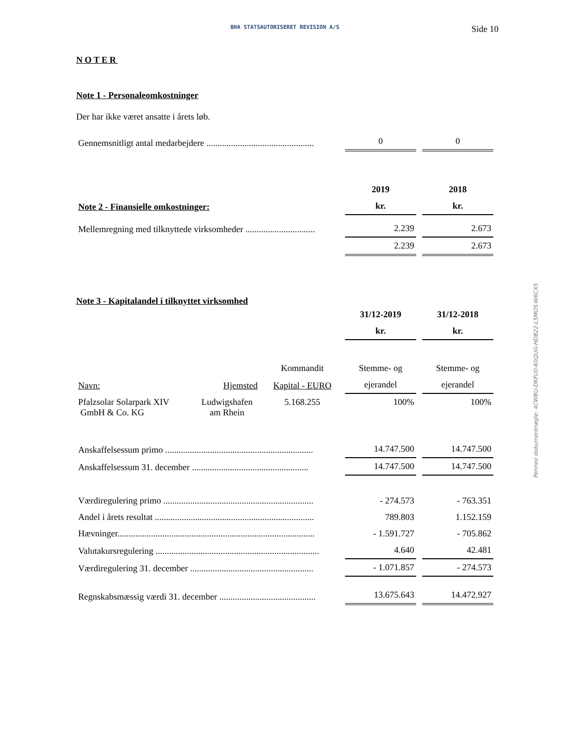BHA STATSAUTORISERET REVISION A/S
Side 10
Penneo dokumentnøgle: 4CWBU-DKFU0-K0QUG-HDB22-L5MOS-W6CX5
NOTER
Note 1 - Personaleomkostninger
Der har ikke været ansatte i årets løb.
| Gennemsnitligt antal medarbejdere ................................................ | 0 | 0 |
| | 2019 | 2018 |
| Note 2 - Finansielle omkostninger: | kr. | kr. |
| Mellemregning med tilknyttede virksomheder ............................... | 2.239 | 2.673 |
| | 2.239 | 2.673 |
Note 3 - Kapitalandel i tilknyttet virksomhed
| | 31/12-2019 | 31/12-2018 |
| | kr. | kr. |
| | | Kommandit | Stemme- og | Stemme- og |
| Navn: | Hjemsted | Kapital - EURO | ejerandel | ejerandel |
| Pfalzsolar Solarpark XIV GmbH & Co. KG | Ludwigshafen am Rhein | 5.168.255 | 100% | 100% |
| Anskaffelsessum primo .................................................................. | 14.747.500 | 14.747.500 |
| Anskaffelsessum 31. december .................................................... | 14.747.500 | 14.747.500 |
| Værdiregulering primo ................................................................... | - 274.573 | - 763.351 |
| Andel i årets resultat ....................................................................... | 789.803 | 1.152.159 |
| Hævninger........................................................................................ | - 1.591.727 | - 705.862 |
| Valutakursregulering ......................................................................... | 4.640 | 42.481 |
| Værdiregulering 31. december ....................................................... | - 1.071.857 | - 274.573 |
| Regnskabsmæssig værdi 31. december ........................................... | 13.675.643 | 14.472.927 |